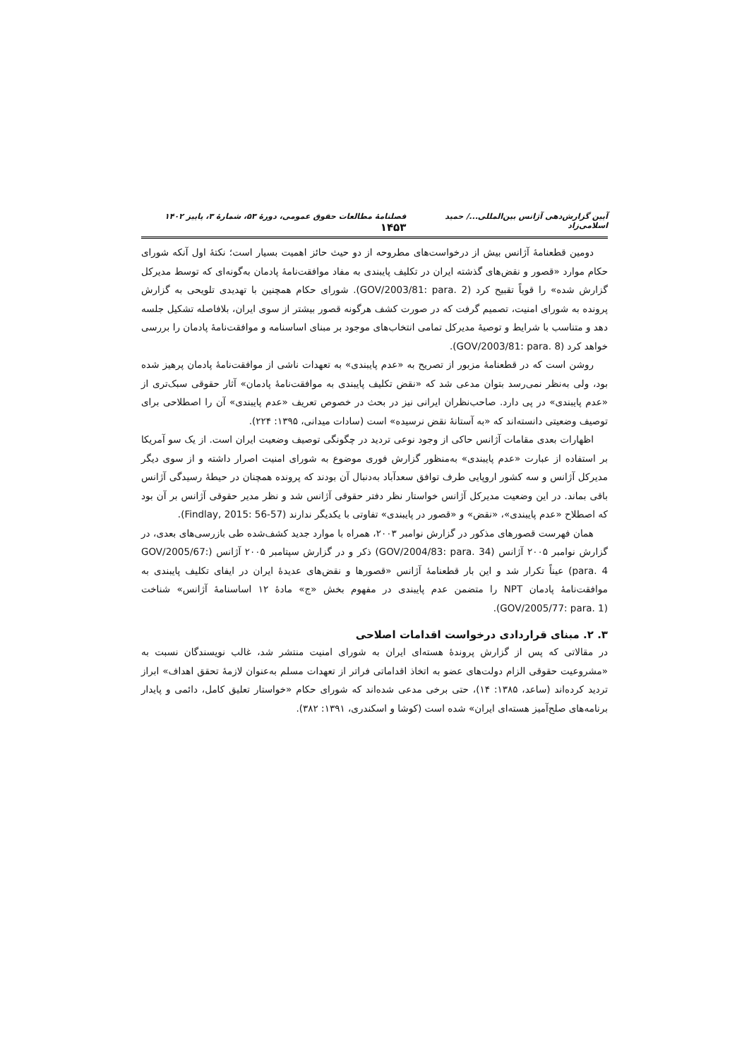آیین گزارش‌دهی آژانس بین‌المللی.../ حمید اسلامی‌زاد فصلنامهٔ مطالعات حقوق عمومی، دورهٔ ۵۳، شمارهٔ ۳، پاییز ۱۴۰۲ ۱۴۵۳
دومین قطعنامهٔ آژانس بیش از درخواست‌های مطروحه از دو حیث حائز اهمیت بسیار است؛ نکتهٔ اول آنکه شورای حکام موارد «قصور و نقض‌های گذشته ایران در تکلیف پایبندی به مفاد موافقت‌نامهٔ پادمان به‌گونه‌ای که توسط مدیرکل گزارش شده» را قویاً تقبیح کرد (GOV/2003/81: para. 2). شورای حکام همچنین با تهدیدی تلویحی به گزارش پرونده به شورای امنیت، تصمیم گرفت که در صورت کشف هرگونه قصور بیشتر از سوی ایران، بلافاصله تشکیل جلسه دهد و متناسب با شرایط و توصیهٔ مدیرکل تمامی انتخاب‌های موجود بر مبنای اساسنامه و موافقت‌نامهٔ پادمان را بررسی خواهد کرد (GOV/2003/81: para. 8).
روشن است که در قطعنامهٔ مزبور از تصریح به «عدم پایبندی» به تعهدات ناشی از موافقت‌نامهٔ پادمان پرهیز شده بود، ولی به‌نظر نمی‌رسد بتوان مدعی شد که «نقض تکلیف پایبندی به موافقت‌نامهٔ پادمان» آثار حقوقی سبک‌تری از «عدم پایبندی» در پی دارد. صاحب‌نظران ایرانی نیز در بحث در خصوص تعریف «عدم پایبندی» آن را اصطلاحی برای توصیف وضعیتی دانسته‌اند که «به آستانهٔ نقض نرسیده» است (سادات میدانی، ۱۳۹۵: ۲۲۴).
اظهارات بعدی مقامات آژانس حاکی از وجود نوعی تردید در چگونگی توصیف وضعیت ایران است. از یک سو آمریکا بر استفاده از عبارت «عدم پایبندی» به‌منظور گزارش فوری موضوع به شورای امنیت اصرار داشته و از سوی دیگر مدیرکل آژانس و سه کشور اروپایی طرف توافق سعدآباد به‌دنبال آن بودند که پرونده همچنان در حیطهٔ رسیدگی آژانس باقی بماند. در این وضعیت مدیرکل آژانس خواستار نظر دفتر حقوقی آژانس شد و نظر مدیر حقوقی آژانس بر آن بود که اصطلاح «عدم پایبندی»، «نقض» و «قصور در پایبندی» تفاوتی با یکدیگر ندارند (Findlay, 2015: 56-57).
همان فهرست قصورهای مذکور در گزارش نوامبر ۲۰۰۳، همراه با موارد جدید کشف‌شده طی بازرسی‌های بعدی، در گزارش نوامبر ۲۰۰۵ آژانس (GOV/2004/83: para. 34) ذکر و در گزارش سپتامبر ۲۰۰۵ آژانس (GOV/2005/67: para. 4) عیناً تکرار شد و این بار قطعنامهٔ آژانس «قصورها و نقض‌های عدیدهٔ ایران در ایفای تکلیف پایبندی به موافقت‌نامهٔ پادمان NPT را متضمن عدم پایبندی در مفهوم بخش «ج» مادهٔ ۱۲ اساسنامهٔ آژانس» شناخت (GOV/2005/77: para. 1).
۳. ۲. مبنای قراردادی درخواست اقدامات اصلاحی
در مقالاتی که پس از گزارش پروندهٔ هسته‌ای ایران به شورای امنیت منتشر شد، غالب نویسندگان نسبت به «مشروعیت حقوقی الزام دولت‌های عضو به اتخاذ اقداماتی فراتر از تعهدات مسلم به‌عنوان لازمهٔ تحقق اهداف» ابراز تردید کرده‌اند (ساعد، ۱۳۸۵: ۱۴)، حتی برخی مدعی شده‌اند که شورای حکام «خواستار تعلیق کامل، دائمی و پایدار برنامه‌های صلح‌آمیز هسته‌ای ایران» شده است (کوشا و اسکندری، ۱۳۹۱: ۳۸۲).